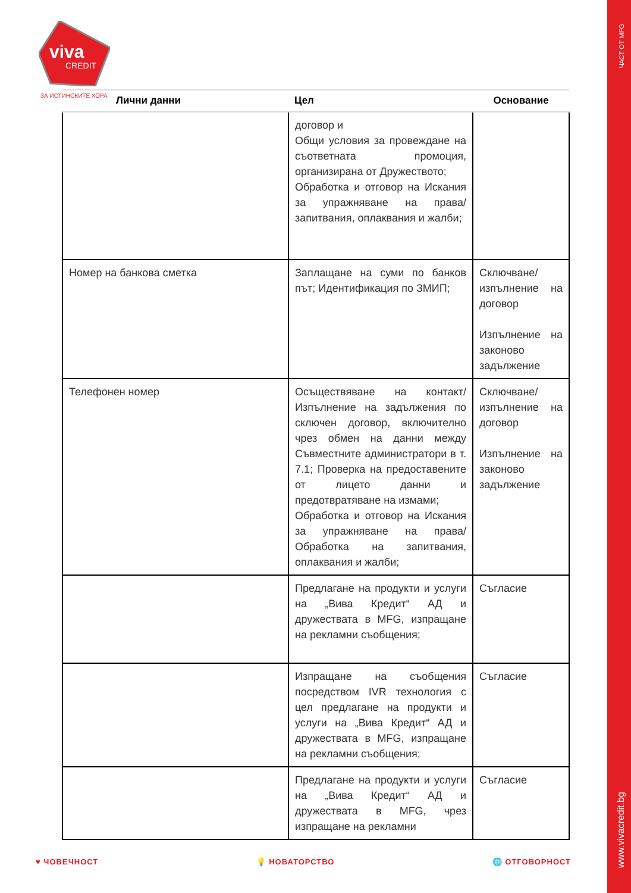ЧАСТ ОТ MFG
www.vivacredit.bg
viva
CREDIT
ЗА ИСТИНСКИТЕ ХОРА
| Лични данни | Цел | Основание |
| --- | --- | --- |
| | договор и Общи условия за провеждане на съответната промоция, организирана от Дружеството; Обработка и отговор на Искания за упражняване на права/ запитвания, оплаквания и жалби; | |
| Номер на банкова сметка | Заплащане на суми по банков път; Идентификация по ЗМИП; | Сключване/изпълнение на договор Изпълнение на законово задължение |
| Телефонен номер | Осъществяване на контакт/ Изпълнение на задължения по сключен договор, включително чрез обмен на данни между Съвместните администратори в т. 7.1; Проверка на предоставените от лицето данни и предотвратяване на измами; Обработка и отговор на Искания за упражняване на права/ Обработка на запитвания, оплаквания и жалби; | Сключване/изпълнение на договор Изпълнение на законово задължение |
| | Предлагане на продукти и услуги на „Вива Кредит“ АД и дружествата в MFG, изпращане на рекламни съобщения; | Съгласие |
| | Изпращане на съобщения посредством IVR технология с цел предлагане на продукти и услуги на „Вива Кредит“ АД и дружествата в MFG, изпращане на рекламни съобщения; | Съгласие |
| | Предлагане на продукти и услуги на „Вива Кредит“ АД и дружествата в MFG, чрез изпращане на рекламни | Съгласие |
♥ ЧОВЕЧНОСТ 💡 НОВАТОРСТВО 🌐 ОТГОВОРНОСТ